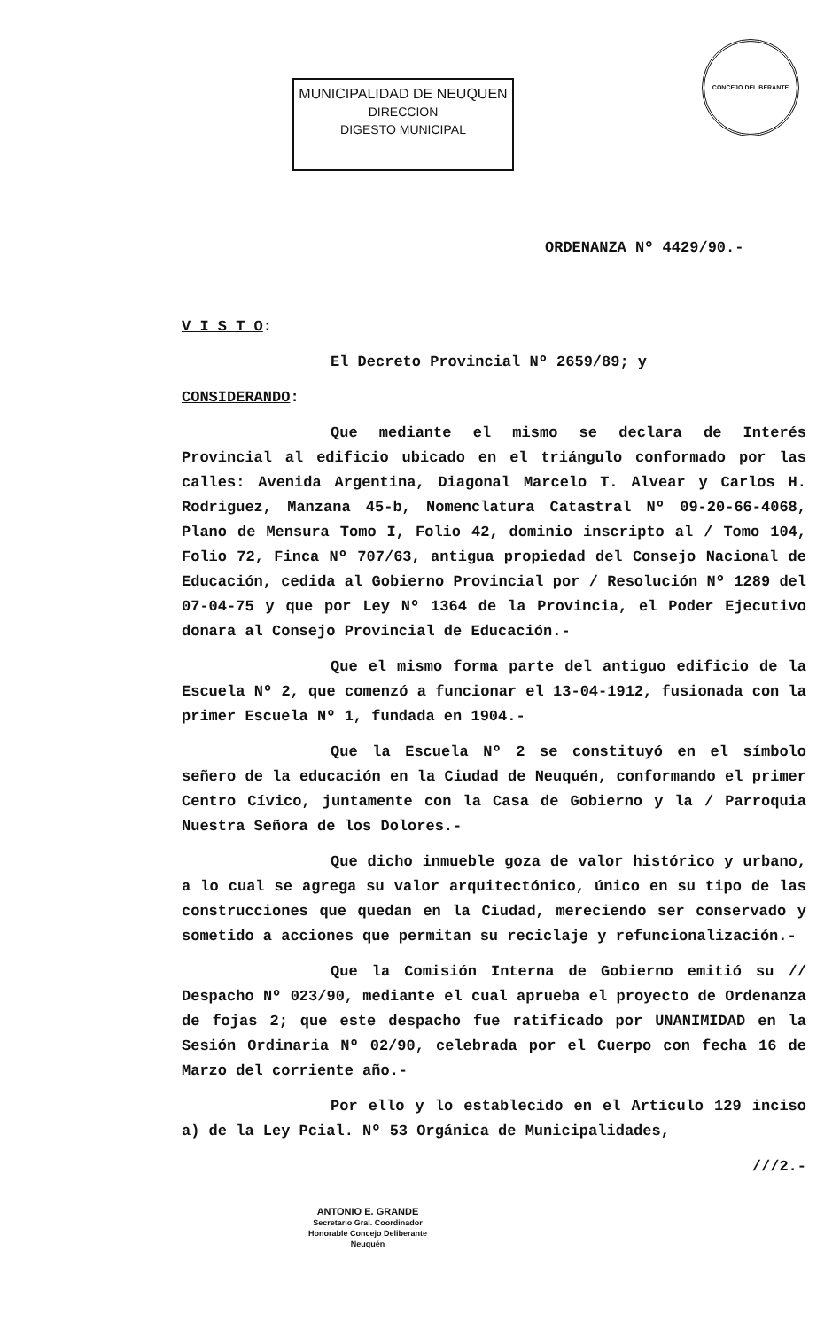MUNICIPALIDAD DE NEUQUEN
DIRECCION
DIGESTO MUNICIPAL
CONCEJO DELIBERANTE
ORDENANZA Nº 4429/90.-
V I S T O:
El Decreto Provincial Nº 2659/89; y
CONSIDERANDO:
Que mediante el mismo se declara de Interés Provincial al edificio ubicado en el triángulo conformado por las calles: Avenida Argentina, Diagonal Marcelo T. Alvear y Carlos H. Rodriguez, Manzana 45-b, Nomenclatura Catastral Nº 09-20-66-4068, Plano de Mensura Tomo I, Folio 42, dominio inscripto al / Tomo 104, Folio 72, Finca Nº 707/63, antigua propiedad del Consejo Nacional de Educación, cedida al Gobierno Provincial por / Resolución Nº 1289 del 07-04-75 y que por Ley Nº 1364 de la Provincia, el Poder Ejecutivo donara al Consejo Provincial de Educación.-
Que el mismo forma parte del antiguo edificio de la Escuela Nº 2, que comenzó a funcionar el 13-04-1912, fusionada con la primer Escuela Nº 1, fundada en 1904.-
Que la Escuela Nº 2 se constituyó en el símbolo señero de la educación en la Ciudad de Neuquén, conformando el primer Centro Cívico, juntamente con la Casa de Gobierno y la / Parroquia Nuestra Señora de los Dolores.-
Que dicho inmueble goza de valor histórico y urbano, a lo cual se agrega su valor arquitectónico, único en su tipo de las construcciones que quedan en la Ciudad, mereciendo ser conservado y sometido a acciones que permitan su reciclaje y refuncionalización.-
Que la Comisión Interna de Gobierno emitió su // Despacho Nº 023/90, mediante el cual aprueba el proyecto de Ordenanza de fojas 2; que este despacho fue ratificado por UNANIMIDAD en la Sesión Ordinaria Nº 02/90, celebrada por el Cuerpo con fecha 16 de Marzo del corriente año.-
Por ello y lo establecido en el Artículo 129 inciso a) de la Ley Pcial. Nº 53 Orgánica de Municipalidades,
///2.-
ANTONIO E. GRANDE
Secretario Gral. Coordinador
Honorable Concejo Deliberante
Neuquén